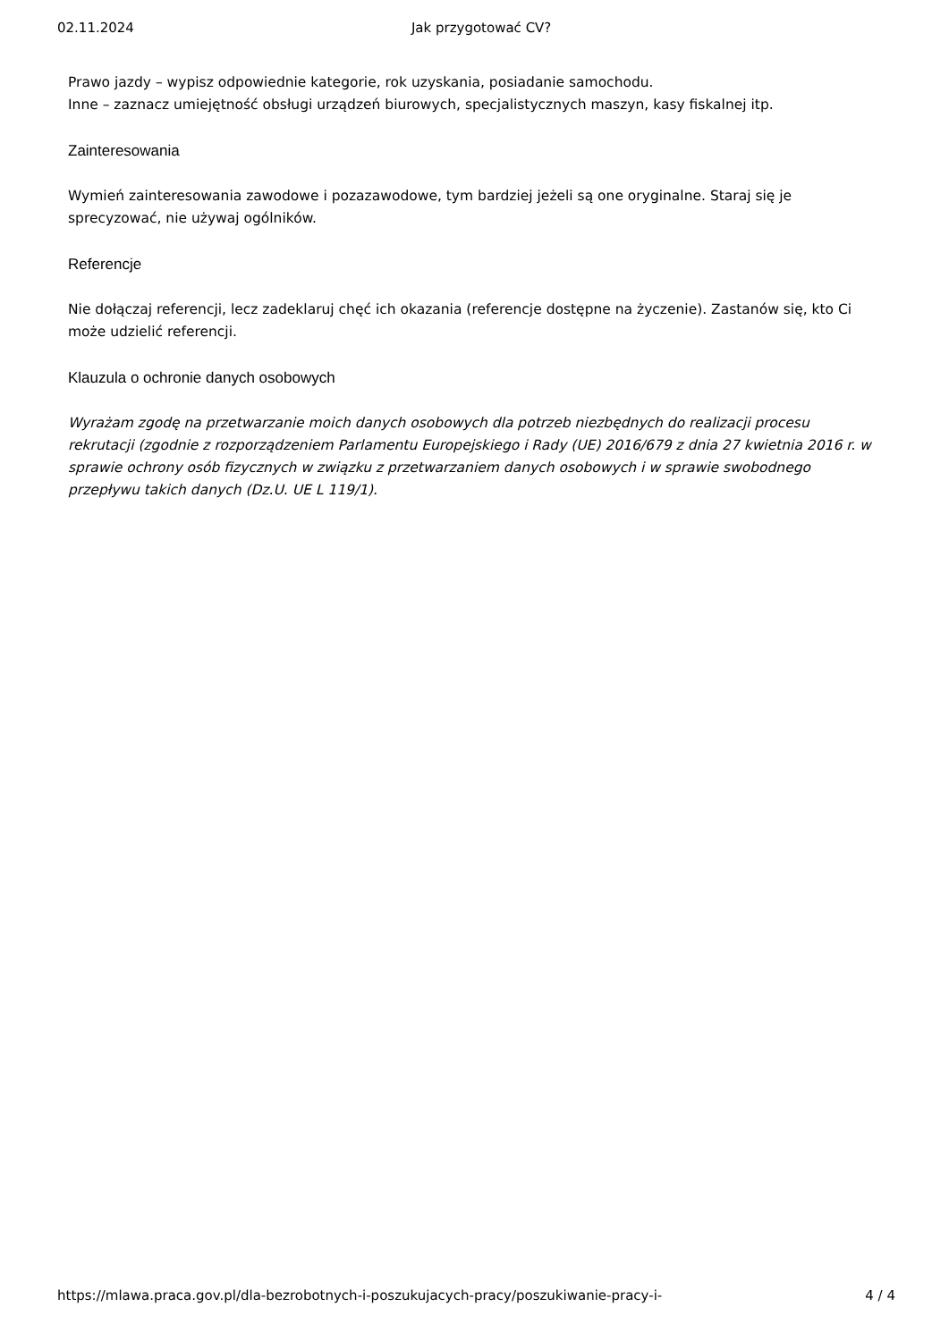02.11.2024 Jak przygotować CV?
Prawo jazdy – wypisz odpowiednie kategorie, rok uzyskania, posiadanie samochodu.
Inne – zaznacz umiejętność obsługi urządzeń biurowych, specjalistycznych maszyn, kasy fiskalnej itp.
Zainteresowania
Wymień zainteresowania zawodowe i pozazawodowe, tym bardziej jeżeli są one oryginalne. Staraj się je sprecyzować, nie używaj ogólników.
Referencje
Nie dołączaj referencji, lecz zadeklaruj chęć ich okazania (referencje dostępne na życzenie). Zastanów się, kto Ci może udzielić referencji.
Klauzula o ochronie danych osobowych
Wyrażam zgodę na przetwarzanie moich danych osobowych dla potrzeb niezbędnych do realizacji procesu rekrutacji (zgodnie z rozporządzeniem Parlamentu Europejskiego i Rady (UE) 2016/679 z dnia 27 kwietnia 2016 r. w sprawie ochrony osób fizycznych w związku z przetwarzaniem danych osobowych i w sprawie swobodnego przepływu takich danych (Dz.U. UE L 119/1).
https://mlawa.praca.gov.pl/dla-bezrobotnych-i-poszukujacych-pracy/poszukiwanie-pracy-i- 4 / 4